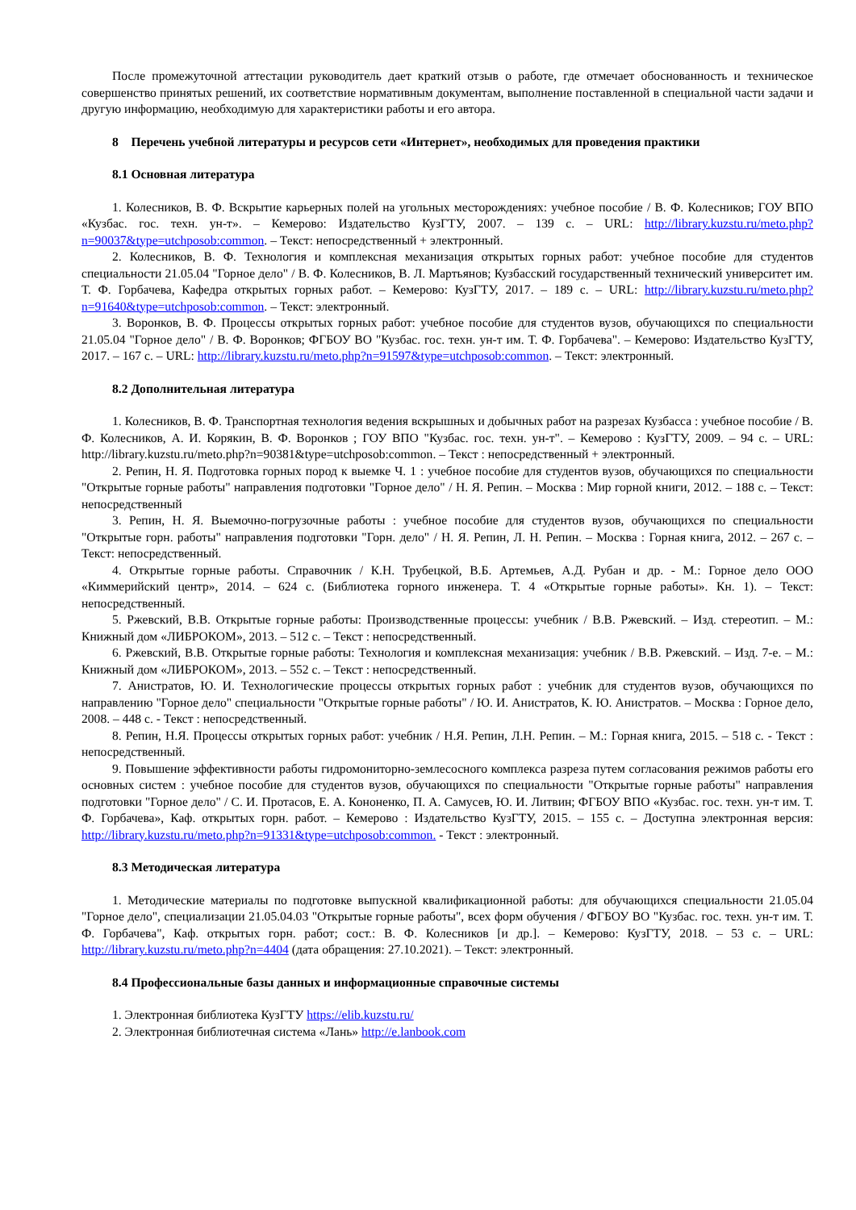После промежуточной аттестации руководитель дает краткий отзыв о работе, где отмечает обоснованность и техническое совершенство принятых решений, их соответствие нормативным документам, выполнение поставленной в специальной части задачи и другую информацию, необходимую для характеристики работы и его автора.
8 Перечень учебной литературы и ресурсов сети «Интернет», необходимых для проведения практики
8.1 Основная литература
1. Колесников, В. Ф. Вскрытие карьерных полей на угольных месторождениях: учебное пособие / В. Ф. Колесников; ГОУ ВПО «Кузбас. гос. техн. ун-т». – Кемерово: Издательство КузГТУ, 2007. – 139 с. – URL: http://library.kuzstu.ru/meto.php?n=90037&type=utchposob:common. – Текст: непосредственный + электронный.
2. Колесников, В. Ф. Технология и комплексная механизация открытых горных работ: учебное пособие для студентов специальности 21.05.04 "Горное дело" / В. Ф. Колесников, В. Л. Мартьянов; Кузбасский государственный технический университет им. Т. Ф. Горбачева, Кафедра открытых горных работ. – Кемерово: КузГТУ, 2017. – 189 с. – URL: http://library.kuzstu.ru/meto.php?n=91640&type=utchposob:common. – Текст: электронный.
3. Воронков, В. Ф. Процессы открытых горных работ: учебное пособие для студентов вузов, обучающихся по специальности 21.05.04 "Горное дело" / В. Ф. Воронков; ФГБОУ ВО "Кузбас. гос. техн. ун-т им. Т. Ф. Горбачева". – Кемерово: Издательство КузГТУ, 2017. – 167 с. – URL: http://library.kuzstu.ru/meto.php?n=91597&type=utchposob:common. – Текст: электронный.
8.2 Дополнительная литература
1. Колесников, В. Ф. Транспортная технология ведения вскрышных и добычных работ на разрезах Кузбасса : учебное пособие / В. Ф. Колесников, А. И. Корякин, В. Ф. Воронков ; ГОУ ВПО "Кузбас. гос. техн. ун-т". – Кемерово : КузГТУ, 2009. – 94 с. – URL: http://library.kuzstu.ru/meto.php?n=90381&type=utchposob:common. – Текст : непосредственный + электронный.
2. Репин, Н. Я. Подготовка горных пород к выемке Ч. 1 : учебное пособие для студентов вузов, обучающихся по специальности "Открытые горные работы" направления подготовки "Горное дело" / Н. Я. Репин. – Москва : Мир горной книги, 2012. – 188 с. – Текст: непосредственный
3. Репин, Н. Я. Выемочно-погрузочные работы : учебное пособие для студентов вузов, обучающихся по специальности "Открытые горн. работы" направления подготовки "Горн. дело" / Н. Я. Репин, Л. Н. Репин. – Москва : Горная книга, 2012. – 267 с. – Текст: непосредственный.
4. Открытые горные работы. Справочник / К.Н. Трубецкой, В.Б. Артемьев, А.Д. Рубан и др. - М.: Горное дело ООО «Киммерийский центр», 2014. – 624 с. (Библиотека горного инженера. Т. 4 «Открытые горные работы». Кн. 1). – Текст: непосредственный.
5. Ржевский, В.В. Открытые горные работы: Производственные процессы: учебник / В.В. Ржевский. – Изд. стереотип. – М.: Книжный дом «ЛИБРОКОМ», 2013. – 512 с. – Текст : непосредственный.
6. Ржевский, В.В. Открытые горные работы: Технология и комплексная механизация: учебник / В.В. Ржевский. – Изд. 7-е. – М.: Книжный дом «ЛИБРОКОМ», 2013. – 552 с. – Текст : непосредственный.
7. Анистратов, Ю. И. Технологические процессы открытых горных работ : учебник для студентов вузов, обучающихся по направлению "Горное дело" специальности "Открытые горные работы" / Ю. И. Анистратов, К. Ю. Анистратов. – Москва : Горное дело, 2008. – 448 с. - Текст : непосредственный.
8. Репин, Н.Я. Процессы открытых горных работ: учебник / Н.Я. Репин, Л.Н. Репин. – М.: Горная книга, 2015. – 518 с. - Текст : непосредственный.
9. Повышение эффективности работы гидромониторно-землесосного комплекса разреза путем согласования режимов работы его основных систем : учебное пособие для студентов вузов, обучающихся по специальности "Открытые горные работы" направления подготовки "Горное дело" / С. И. Протасов, Е. А. Кононенко, П. А. Самусев, Ю. И. Литвин; ФГБОУ ВПО «Кузбас. гос. техн. ун-т им. Т. Ф. Горбачева», Каф. открытых горн. работ. – Кемерово : Издательство КузГТУ, 2015. – 155 с. – Доступна электронная версия: http://library.kuzstu.ru/meto.php?n=91331&type=utchposob:common. - Текст : электронный.
8.3 Методическая литература
1. Методические материалы по подготовке выпускной квалификационной работы: для обучающихся специальности 21.05.04 "Горное дело", специализации 21.05.04.03 "Открытые горные работы", всех форм обучения / ФГБОУ ВО "Кузбас. гос. техн. ун-т им. Т. Ф. Горбачева", Каф. открытых горн. работ; сост.: В. Ф. Колесников [и др.]. – Кемерово: КузГТУ, 2018. – 53 с. – URL: http://library.kuzstu.ru/meto.php?n=4404 (дата обращения: 27.10.2021). – Текст: электронный.
8.4 Профессиональные базы данных и информационные справочные системы
1. Электронная библиотека КузГТУ https://elib.kuzstu.ru/
2. Электронная библиотечная система «Лань» http://e.lanbook.com